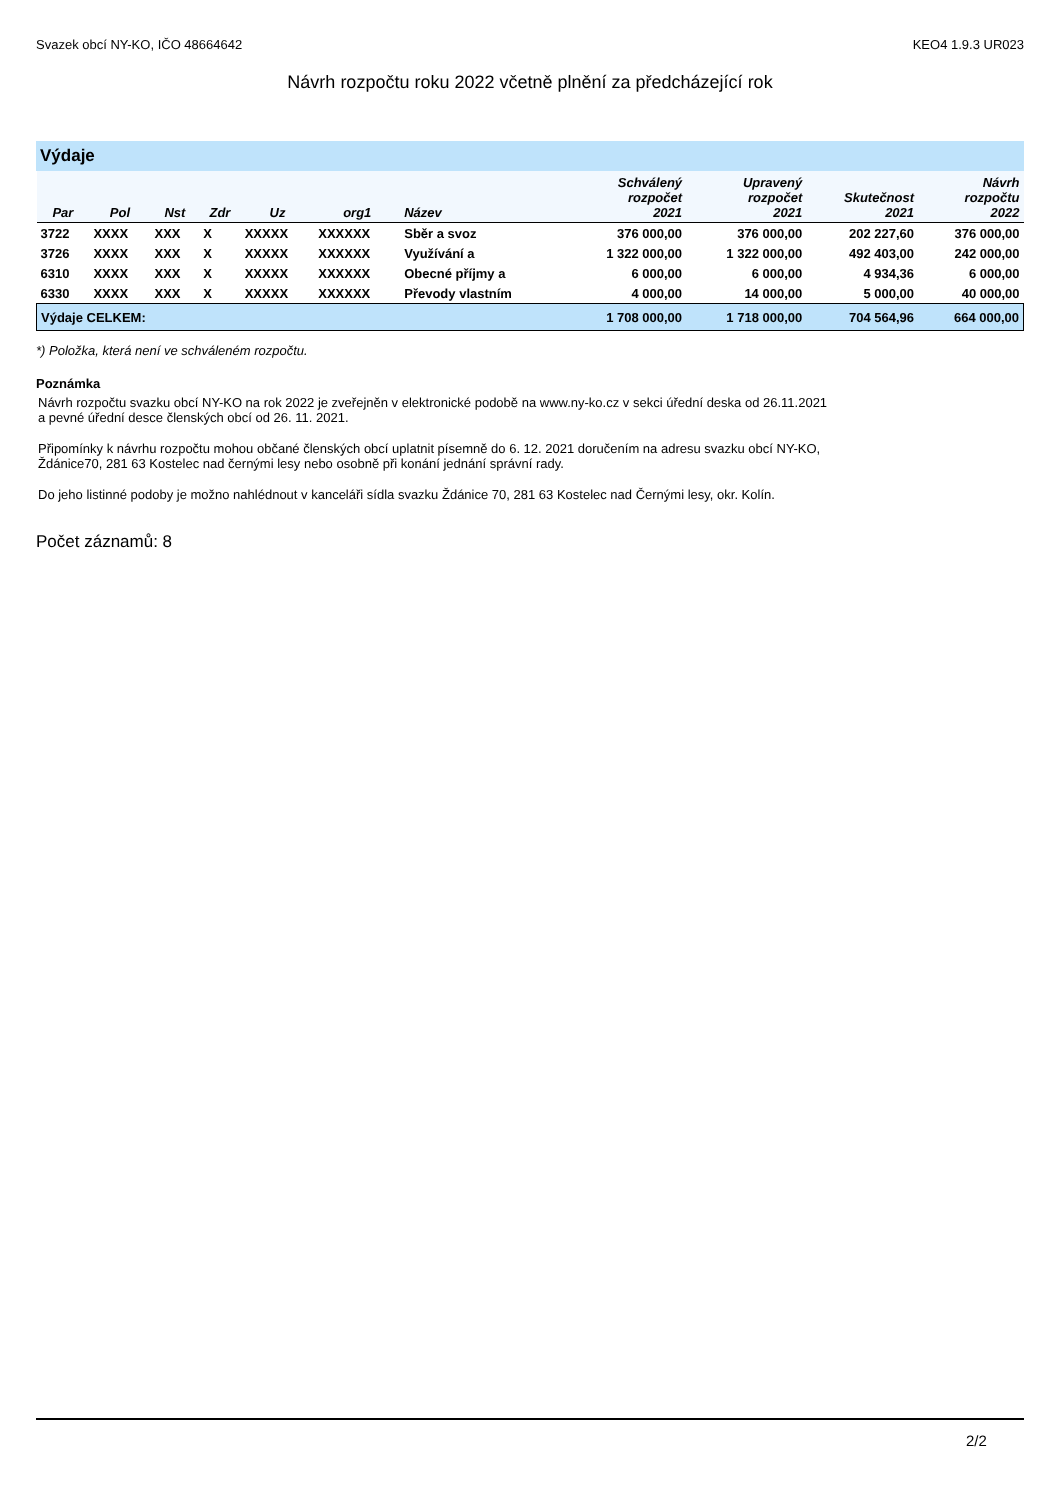Svazek obcí NY-KO, IČO 48664642 KEO4 1.9.3 UR023
Návrh rozpočtu roku 2022 včetně plnění za předcházející rok
Výdaje
| Par | Pol | Nst | Zdr | Uz | org1 | Název | Schválený rozpočet 2021 | Upravený rozpočet 2021 | Skutečnost 2021 | Návrh rozpočtu 2022 |
| --- | --- | --- | --- | --- | --- | --- | --- | --- | --- | --- |
| 3722 | XXXX | XXX | X | XXXXX | XXXXXX | Sběr a svoz | 376 000,00 | 376 000,00 | 202 227,60 | 376 000,00 |
| 3726 | XXXX | XXX | X | XXXXX | XXXXXX | Využívání a | 1 322 000,00 | 1 322 000,00 | 492 403,00 | 242 000,00 |
| 6310 | XXXX | XXX | X | XXXXX | XXXXXX | Obecné příjmy a | 6 000,00 | 6 000,00 | 4 934,36 | 6 000,00 |
| 6330 | XXXX | XXX | X | XXXXX | XXXXXX | Převody vlastním | 4 000,00 | 14 000,00 | 5 000,00 | 40 000,00 |
| Výdaje CELKEM: | | | | | | | 1 708 000,00 | 1 718 000,00 | 704 564,96 | 664 000,00 |
*) Položka, která není ve schváleném rozpočtu.
Poznámka
Návrh rozpočtu svazku obcí NY-KO na rok 2022 je zveřejněn v elektronické podobě na www.ny-ko.cz v sekci úřední deska od 26.11.2021
a pevné úřední desce členských obcí od 26. 11. 2021.
Připomínky k návrhu rozpočtu mohou občané členských obcí uplatnit písemně do 6. 12. 2021 doručením na adresu svazku obcí NY-KO,
Ždánice70, 281 63 Kostelec nad černými lesy nebo osobně při konání jednání správní rady.
Do jeho listinné podoby je možno nahlédnout v kanceláři sídla svazku Ždánice 70, 281 63 Kostelec nad Černými lesy, okr. Kolín.
Počet záznamů: 8
2/2